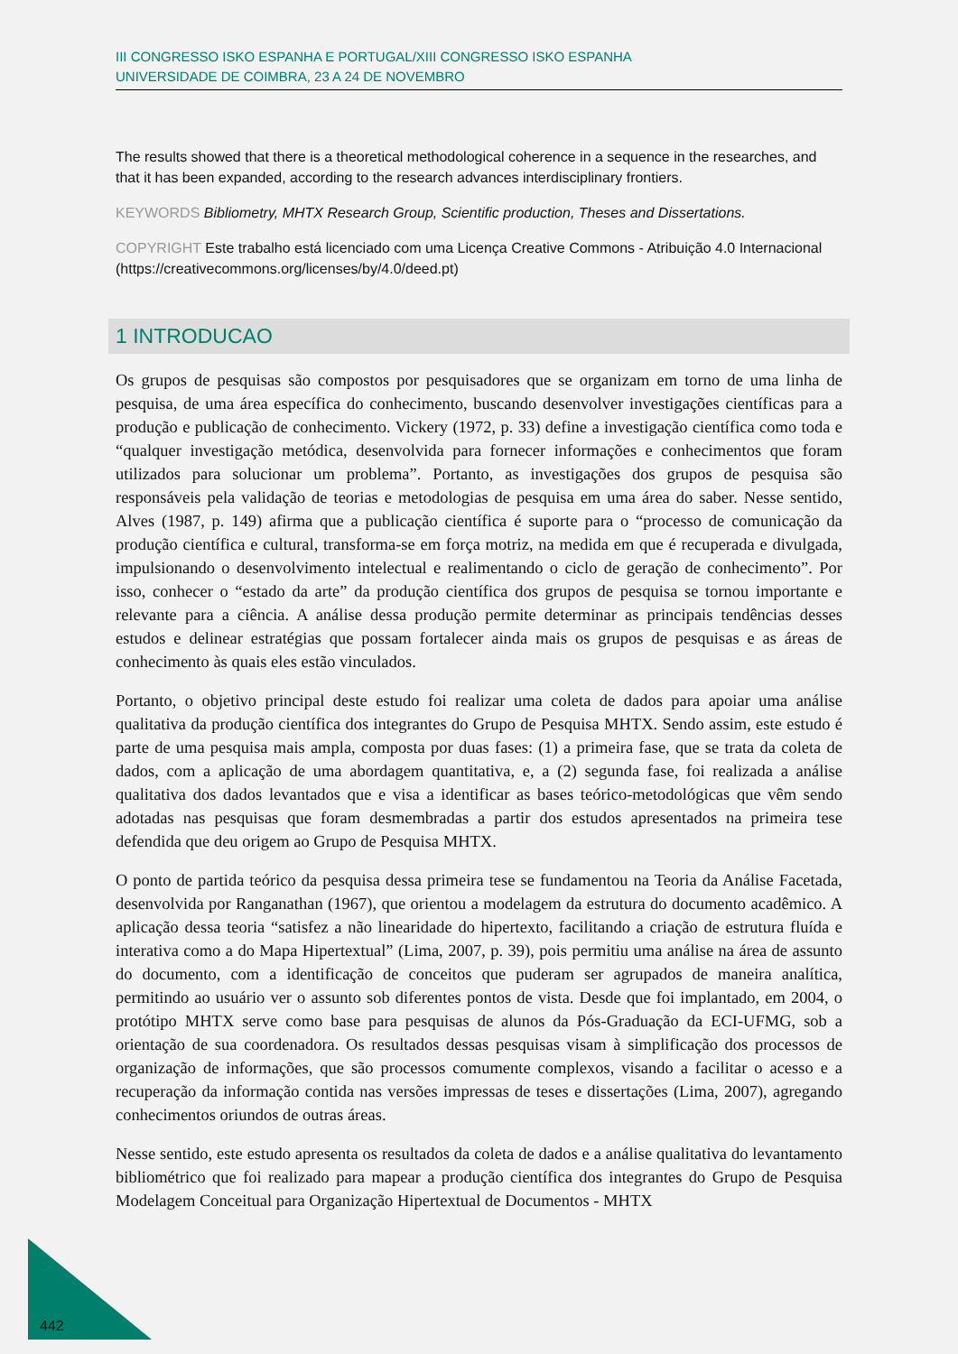III CONGRESSO ISKO ESPANHA E PORTUGAL/XIII CONGRESSO ISKO ESPANHA
UNIVERSIDADE DE COIMBRA, 23 A 24 DE NOVEMBRO
The results showed that there is a theoretical methodological coherence in a sequence in the researches, and that it has been expanded, according to the research advances interdisciplinary frontiers.
KEYWORDS Bibliometry, MHTX Research Group, Scientific production, Theses and Dissertations.
COPYRIGHT Este trabalho está licenciado com uma Licença Creative Commons - Atribuição 4.0 Internacional (https://creativecommons.org/licenses/by/4.0/deed.pt)
1 INTRODUCAO
Os grupos de pesquisas são compostos por pesquisadores que se organizam em torno de uma linha de pesquisa, de uma área específica do conhecimento, buscando desenvolver investigações científicas para a produção e publicação de conhecimento. Vickery (1972, p. 33) define a investigação científica como toda e “qualquer investigação metódica, desenvolvida para fornecer informações e conhecimentos que foram utilizados para solucionar um problema”. Portanto, as investigações dos grupos de pesquisa são responsáveis pela validação de teorias e metodologias de pesquisa em uma área do saber. Nesse sentido, Alves (1987, p. 149) afirma que a publicação científica é suporte para o “processo de comunicação da produção científica e cultural, transforma-se em força motriz, na medida em que é recuperada e divulgada, impulsionando o desenvolvimento intelectual e realimentando o ciclo de geração de conhecimento”. Por isso, conhecer o “estado da arte” da produção científica dos grupos de pesquisa se tornou importante e relevante para a ciência. A análise dessa produção permite determinar as principais tendências desses estudos e delinear estratégias que possam fortalecer ainda mais os grupos de pesquisas e as áreas de conhecimento às quais eles estão vinculados.
Portanto, o objetivo principal deste estudo foi realizar uma coleta de dados para apoiar uma análise qualitativa da produção científica dos integrantes do Grupo de Pesquisa MHTX. Sendo assim, este estudo é parte de uma pesquisa mais ampla, composta por duas fases: (1) a primeira fase, que se trata da coleta de dados, com a aplicação de uma abordagem quantitativa, e, a (2) segunda fase, foi realizada a análise qualitativa dos dados levantados que e visa a identificar as bases teórico-metodológicas que vêm sendo adotadas nas pesquisas que foram desmembradas a partir dos estudos apresentados na primeira tese defendida que deu origem ao Grupo de Pesquisa MHTX.
O ponto de partida teórico da pesquisa dessa primeira tese se fundamentou na Teoria da Análise Facetada, desenvolvida por Ranganathan (1967), que orientou a modelagem da estrutura do documento acadêmico. A aplicação dessa teoria “satisfez a não linearidade do hipertexto, facilitando a criação de estrutura fluída e interativa como a do Mapa Hipertextual” (Lima, 2007, p. 39), pois permitiu uma análise na área de assunto do documento, com a identificação de conceitos que puderam ser agrupados de maneira analítica, permitindo ao usuário ver o assunto sob diferentes pontos de vista. Desde que foi implantado, em 2004, o protótipo MHTX serve como base para pesquisas de alunos da Pós-Graduação da ECI-UFMG, sob a orientação de sua coordenadora. Os resultados dessas pesquisas visam à simplificação dos processos de organização de informações, que são processos comumente complexos, visando a facilitar o acesso e a recuperação da informação contida nas versões impressas de teses e dissertações (Lima, 2007), agregando conhecimentos oriundos de outras áreas.
Nesse sentido, este estudo apresenta os resultados da coleta de dados e a análise qualitativa do levantamento bibliométrico que foi realizado para mapear a produção científica dos integrantes do Grupo de Pesquisa Modelagem Conceitual para Organização Hipertextual de Documentos - MHTX
442